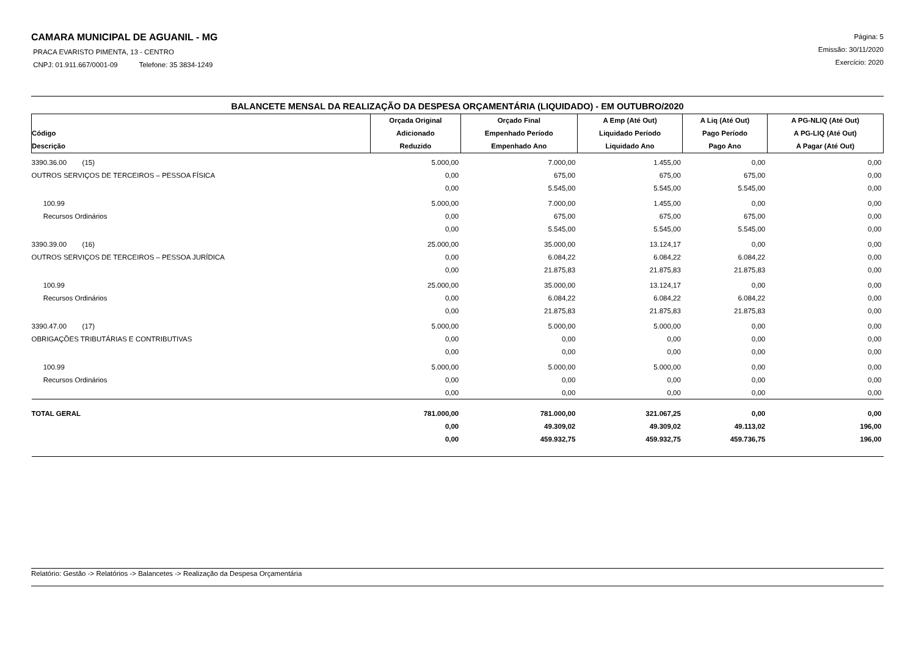CAMARA MUNICIPAL DE AGUANIL - MG
PRACA EVARISTO PIMENTA, 13 - CENTRO
CNPJ: 01.911.667/0001-09 Telefone: 35 3834-1249
Página: 5
Emissão: 30/11/2020
Exercício: 2020
BALANCETE MENSAL DA REALIZAÇÃO DA DESPESA ORÇAMENTÁRIA (LIQUIDADO) - EM OUTUBRO/2020
| Código Descrição | Orçada Original Adicionado Reduzido | Orçado Final Empenhado Período Empenhado Ano | A Emp (Até Out) Liquidado Período Liquidado Ano | A Liq (Até Out) Pago Período Pago Ano | A PG-NLIQ (Até Out) A PG-LIQ (Até Out) A Pagar (Até Out) |
| --- | --- | --- | --- | --- | --- |
| 3390.36.00 (15) | 5.000,00 | 7.000,00 | 1.455,00 | 0,00 | 0,00 |
| OUTROS SERVIÇOS DE TERCEIROS – PESSOA FÍSICA | 0,00 | 675,00 | 675,00 | 675,00 | 0,00 |
| | 0,00 | 5.545,00 | 5.545,00 | 5.545,00 | 0,00 |
| 100.99 | 5.000,00 | 7.000,00 | 1.455,00 | 0,00 | 0,00 |
| Recursos Ordinários | 0,00 | 675,00 | 675,00 | 675,00 | 0,00 |
| | 0,00 | 5.545,00 | 5.545,00 | 5.545,00 | 0,00 |
| 3390.39.00 (16) | 25.000,00 | 35.000,00 | 13.124,17 | 0,00 | 0,00 |
| OUTROS SERVIÇOS DE TERCEIROS – PESSOA JURÍDICA | 0,00 | 6.084,22 | 6.084,22 | 6.084,22 | 0,00 |
| | 0,00 | 21.875,83 | 21.875,83 | 21.875,83 | 0,00 |
| 100.99 | 25.000,00 | 35.000,00 | 13.124,17 | 0,00 | 0,00 |
| Recursos Ordinários | 0,00 | 6.084,22 | 6.084,22 | 6.084,22 | 0,00 |
| | 0,00 | 21.875,83 | 21.875,83 | 21.875,83 | 0,00 |
| 3390.47.00 (17) | 5.000,00 | 5.000,00 | 5.000,00 | 0,00 | 0,00 |
| OBRIGAÇÕES TRIBUTÁRIAS E CONTRIBUTIVAS | 0,00 | 0,00 | 0,00 | 0,00 | 0,00 |
| | 0,00 | 0,00 | 0,00 | 0,00 | 0,00 |
| 100.99 | 5.000,00 | 5.000,00 | 5.000,00 | 0,00 | 0,00 |
| Recursos Ordinários | 0,00 | 0,00 | 0,00 | 0,00 | 0,00 |
| | 0,00 | 0,00 | 0,00 | 0,00 | 0,00 |
| TOTAL GERAL | 781.000,00 | 781.000,00 | 321.067,25 | 0,00 | 0,00 |
| | 0,00 | 49.309,02 | 49.309,02 | 49.113,02 | 196,00 |
| | 0,00 | 459.932,75 | 459.932,75 | 459.736,75 | 196,00 |
Relatório: Gestão -> Relatórios -> Balancetes -> Realização da Despesa Orçamentária